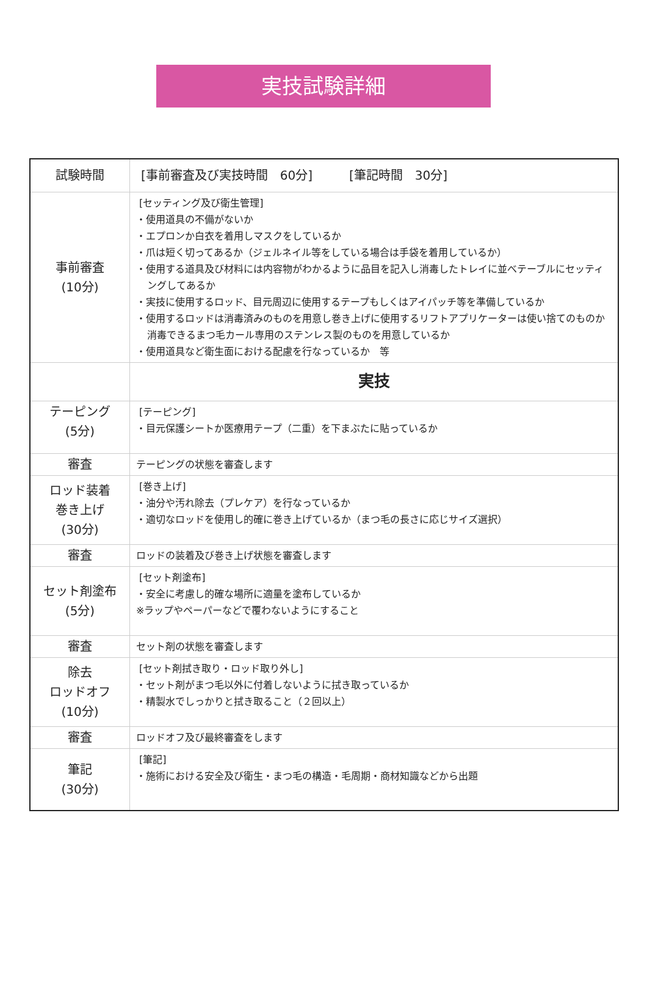実技試験詳細
| 試験時間 | [事前審査及び実技時間 60分] [筆記時間 30分] |
| 事前審査 (10分) | [セッティング及び衛生管理] ・使用道具の不備がないか ・エプロンか白衣を着用しマスクをしているか ・爪は短く切ってあるか（ジェルネイル等をしている場合は手袋を着用しているか） ・使用する道具及び材料には内容物がわかるように品目を記入し消毒したトレイに並べテーブルにセッティングしてあるか ・実技に使用するロッド、目元周辺に使用するテープもしくはアイパッチ等を準備しているか ・使用するロッドは消毒済みのものを用意し巻き上げに使用するリフトアプリケーターは使い捨てのものか消毒できるまつ毛カール専用のステンレス製のものを用意しているか ・使用道具など衛生面における配慮を行なっているか 等 |
| | 実技 |
| テーピング (5分) | [テーピング] ・目元保護シートか医療用テープ（二重）を下まぶたに貼っているか |
| 審査 | テーピングの状態を審査します |
| ロッド装着 巻き上げ (30分) | [巻き上げ] ・油分や汚れ除去（プレケア）を行なっているか ・適切なロッドを使用し的確に巻き上げているか（まつ毛の長さに応じサイズ選択） |
| 審査 | ロッドの装着及び巻き上げ状態を審査します |
| セット剤塗布 (5分) | [セット剤塗布] ・安全に考慮し的確な場所に適量を塗布しているか ※ラップやペーパーなどで覆わないようにすること |
| 審査 | セット剤の状態を審査します |
| 除去 ロッドオフ (10分) | [セット剤拭き取り・ロッド取り外し] ・セット剤がまつ毛以外に付着しないように拭き取っているか ・精製水でしっかりと拭き取ること（２回以上） |
| 審査 | ロッドオフ及び最終審査をします |
| 筆記 (30分) | [筆記] ・施術における安全及び衛生・まつ毛の構造・毛周期・商材知識などから出題 |